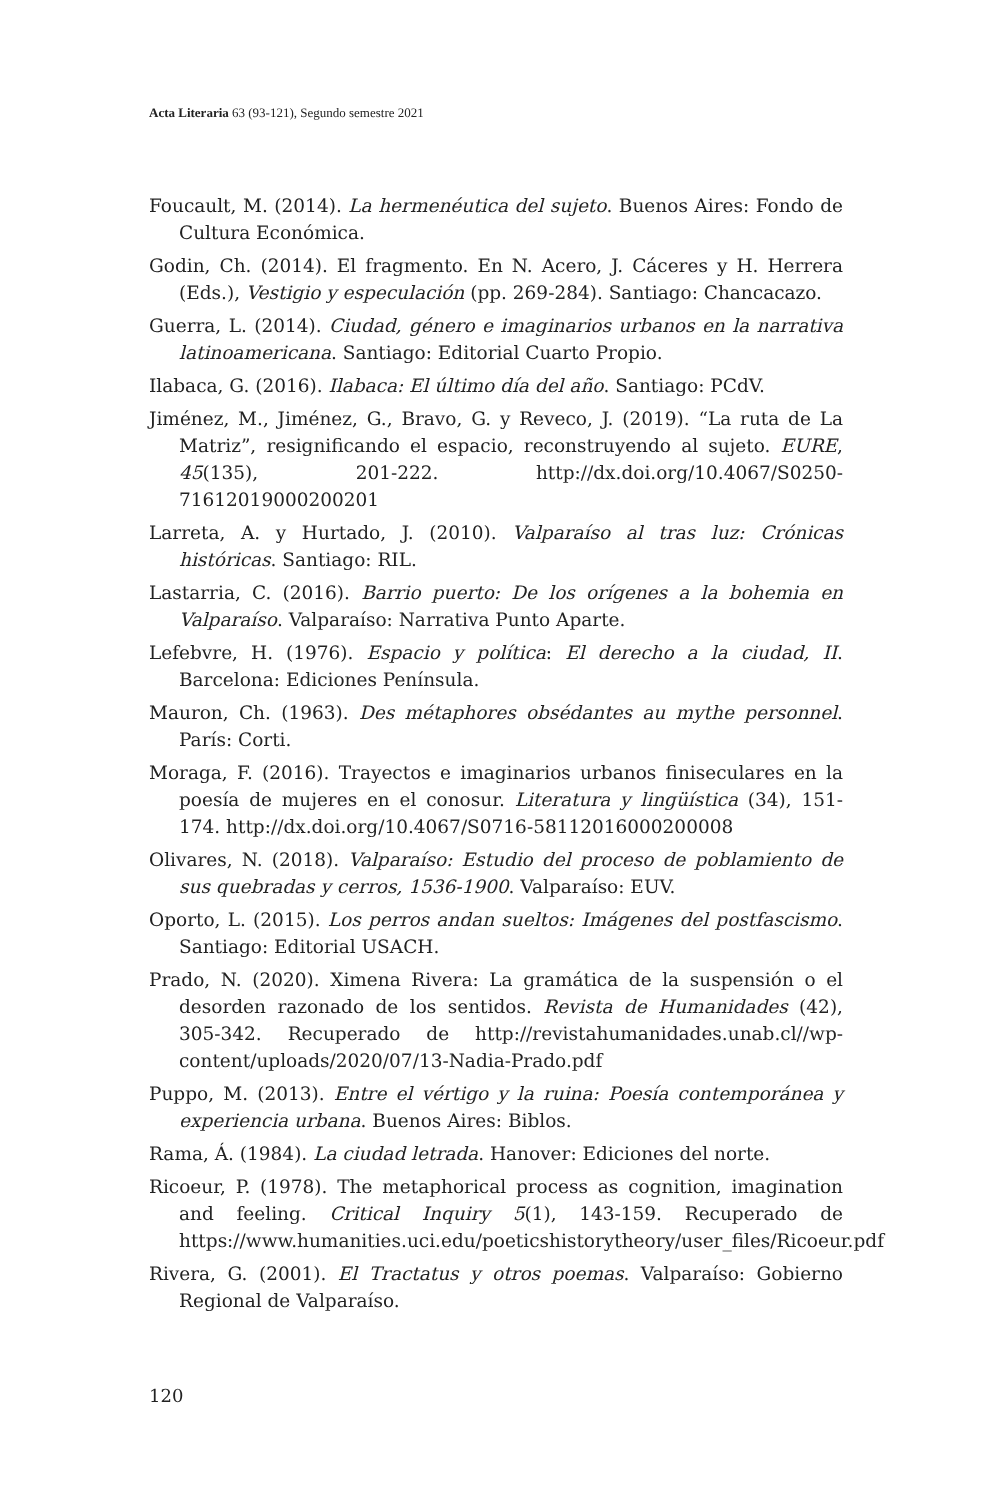Acta Literaria 63 (93-121), Segundo semestre 2021
Foucault, M. (2014). La hermenéutica del sujeto. Buenos Aires: Fondo de Cultura Económica.
Godin, Ch. (2014). El fragmento. En N. Acero, J. Cáceres y H. Herrera (Eds.), Vestigio y especulación (pp. 269-284). Santiago: Chancacazo.
Guerra, L. (2014). Ciudad, género e imaginarios urbanos en la narrativa latinoamericana. Santiago: Editorial Cuarto Propio.
Ilabaca, G. (2016). Ilabaca: El último día del año. Santiago: PCdV.
Jiménez, M., Jiménez, G., Bravo, G. y Reveco, J. (2019). “La ruta de La Matriz”, resignificando el espacio, reconstruyendo al sujeto. EURE, 45(135), 201-222. http://dx.doi.org/10.4067/S0250-71612019000200201
Larreta, A. y Hurtado, J. (2010). Valparaíso al tras luz: Crónicas históricas. Santiago: RIL.
Lastarria, C. (2016). Barrio puerto: De los orígenes a la bohemia en Valparaíso. Valparaíso: Narrativa Punto Aparte.
Lefebvre, H. (1976). Espacio y política: El derecho a la ciudad, II. Barcelona: Ediciones Península.
Mauron, Ch. (1963). Des métaphores obsédantes au mythe personnel. París: Corti.
Moraga, F. (2016). Trayectos e imaginarios urbanos finiseculares en la poesía de mujeres en el conosur. Literatura y lingüística (34), 151-174. http://dx.doi.org/10.4067/S0716-58112016000200008
Olivares, N. (2018). Valparaíso: Estudio del proceso de poblamiento de sus quebradas y cerros, 1536-1900. Valparaíso: EUV.
Oporto, L. (2015). Los perros andan sueltos: Imágenes del postfascismo. Santiago: Editorial USACH.
Prado, N. (2020). Ximena Rivera: La gramática de la suspensión o el desorden razonado de los sentidos. Revista de Humanidades (42), 305-342. Recuperado de http://revistahumanidades.unab.cl//wp-content/uploads/2020/07/13-Nadia-Prado.pdf
Puppo, M. (2013). Entre el vértigo y la ruina: Poesía contemporánea y experiencia urbana. Buenos Aires: Biblos.
Rama, Á. (1984). La ciudad letrada. Hanover: Ediciones del norte.
Ricoeur, P. (1978). The metaphorical process as cognition, imagination and feeling. Critical Inquiry 5(1), 143-159. Recuperado de https://www.humanities.uci.edu/poeticshistorytheory/user_files/Ricoeur.pdf
Rivera, G. (2001). El Tractatus y otros poemas. Valparaíso: Gobierno Regional de Valparaíso.
120